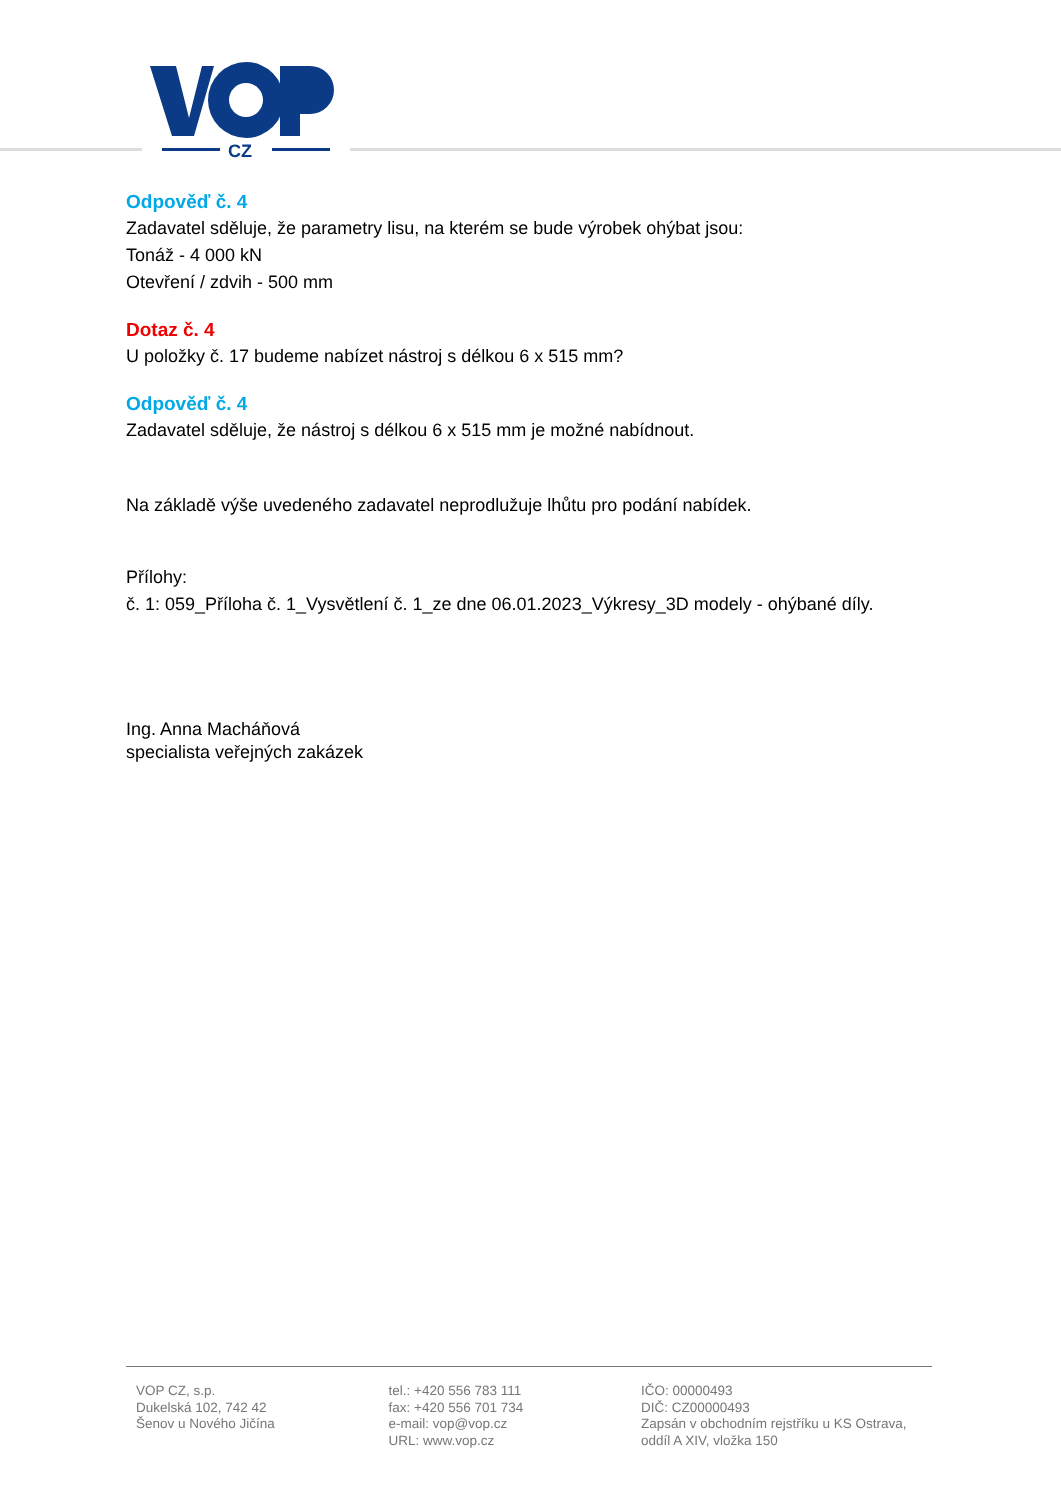CZ
Odpověď č. 4
Zadavatel sděluje, že parametry lisu, na kterém se bude výrobek ohýbat jsou:
Tonáž - 4 000 kN
Otevření / zdvih - 500 mm
Dotaz č. 4
U položky č. 17 budeme nabízet nástroj s délkou 6 x 515 mm?
Odpověď č. 4
Zadavatel sděluje, že nástroj s délkou 6 x 515 mm je možné nabídnout.
Na základě výše uvedeného zadavatel neprodlužuje lhůtu pro podání nabídek.
Přílohy:
č. 1: 059_Příloha č. 1_Vysvětlení č. 1_ze dne 06.01.2023_Výkresy_3D modely - ohýbané díly.
Ing. Anna Macháňová
specialista veřejných zakázek
VOP CZ, s.p.
Dukelská 102, 742 42
Šenov u Nového Jičína
tel.: +420 556 783 111
fax: +420 556 701 734
e-mail: vop@vop.cz
URL: www.vop.cz
IČO: 00000493
DIČ: CZ00000493
Zapsán v obchodním rejstříku u KS Ostrava,
oddíl A XIV, vložka 150